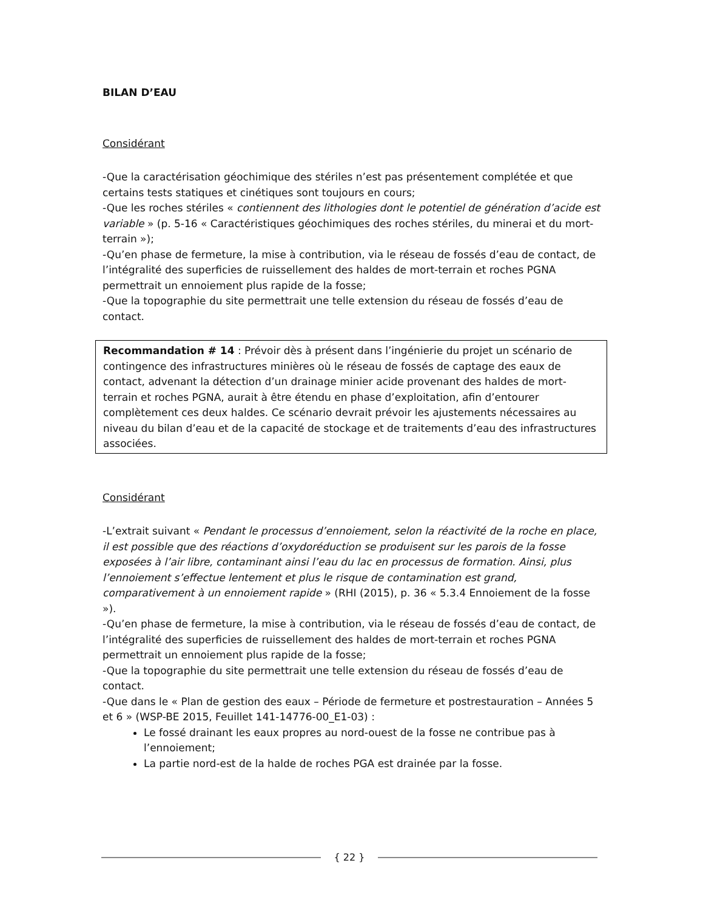BILAN D’EAU
Considérant
-Que la caractérisation géochimique des stériles n’est pas présentement complétée et que certains tests statiques et cinétiques sont toujours en cours;
-Que les roches stériles « contiennent des lithologies dont le potentiel de génération d’acide est variable » (p. 5-16 « Caractéristiques géochimiques des roches stériles, du minerai et du mort-terrain »);
-Qu’en phase de fermeture, la mise à contribution, via le réseau de fossés d’eau de contact, de l’intégralité des superficies de ruissellement des haldes de mort-terrain et roches PGNA permettrait un ennoiement plus rapide de la fosse;
-Que la topographie du site permettrait une telle extension du réseau de fossés d’eau de contact.
Recommandation # 14 : Prévoir dès à présent dans l’ingénierie du projet un scénario de contingence des infrastructures minières où le réseau de fossés de captage des eaux de contact, advenant la détection d’un drainage minier acide provenant des haldes de mort-terrain et roches PGNA, aurait à être étendu en phase d’exploitation, afin d’entourer complètement ces deux haldes. Ce scénario devrait prévoir les ajustements nécessaires au niveau du bilan d’eau et de la capacité de stockage et de traitements d’eau des infrastructures associées.
Considérant
-L’extrait suivant « Pendant le processus d’ennoiement, selon la réactivité de la roche en place, il est possible que des réactions d’oxydoréduction se produisent sur les parois de la fosse exposées à l’air libre, contaminant ainsi l’eau du lac en processus de formation. Ainsi, plus l’ennoiement s’effectue lentement et plus le risque de contamination est grand, comparativement à un ennoiement rapide » (RHI (2015), p. 36 « 5.3.4 Ennoiement de la fosse »).
-Qu’en phase de fermeture, la mise à contribution, via le réseau de fossés d’eau de contact, de l’intégralité des superficies de ruissellement des haldes de mort-terrain et roches PGNA permettrait un ennoiement plus rapide de la fosse;
-Que la topographie du site permettrait une telle extension du réseau de fossés d’eau de contact.
-Que dans le « Plan de gestion des eaux – Période de fermeture et postrestauration – Années 5 et 6 » (WSP-BE 2015, Feuillet 141-14776-00_E1-03) :
Le fossé drainant les eaux propres au nord-ouest de la fosse ne contribue pas à l’ennoiement;
La partie nord-est de la halde de roches PGA est drainée par la fosse.
{ 22 }